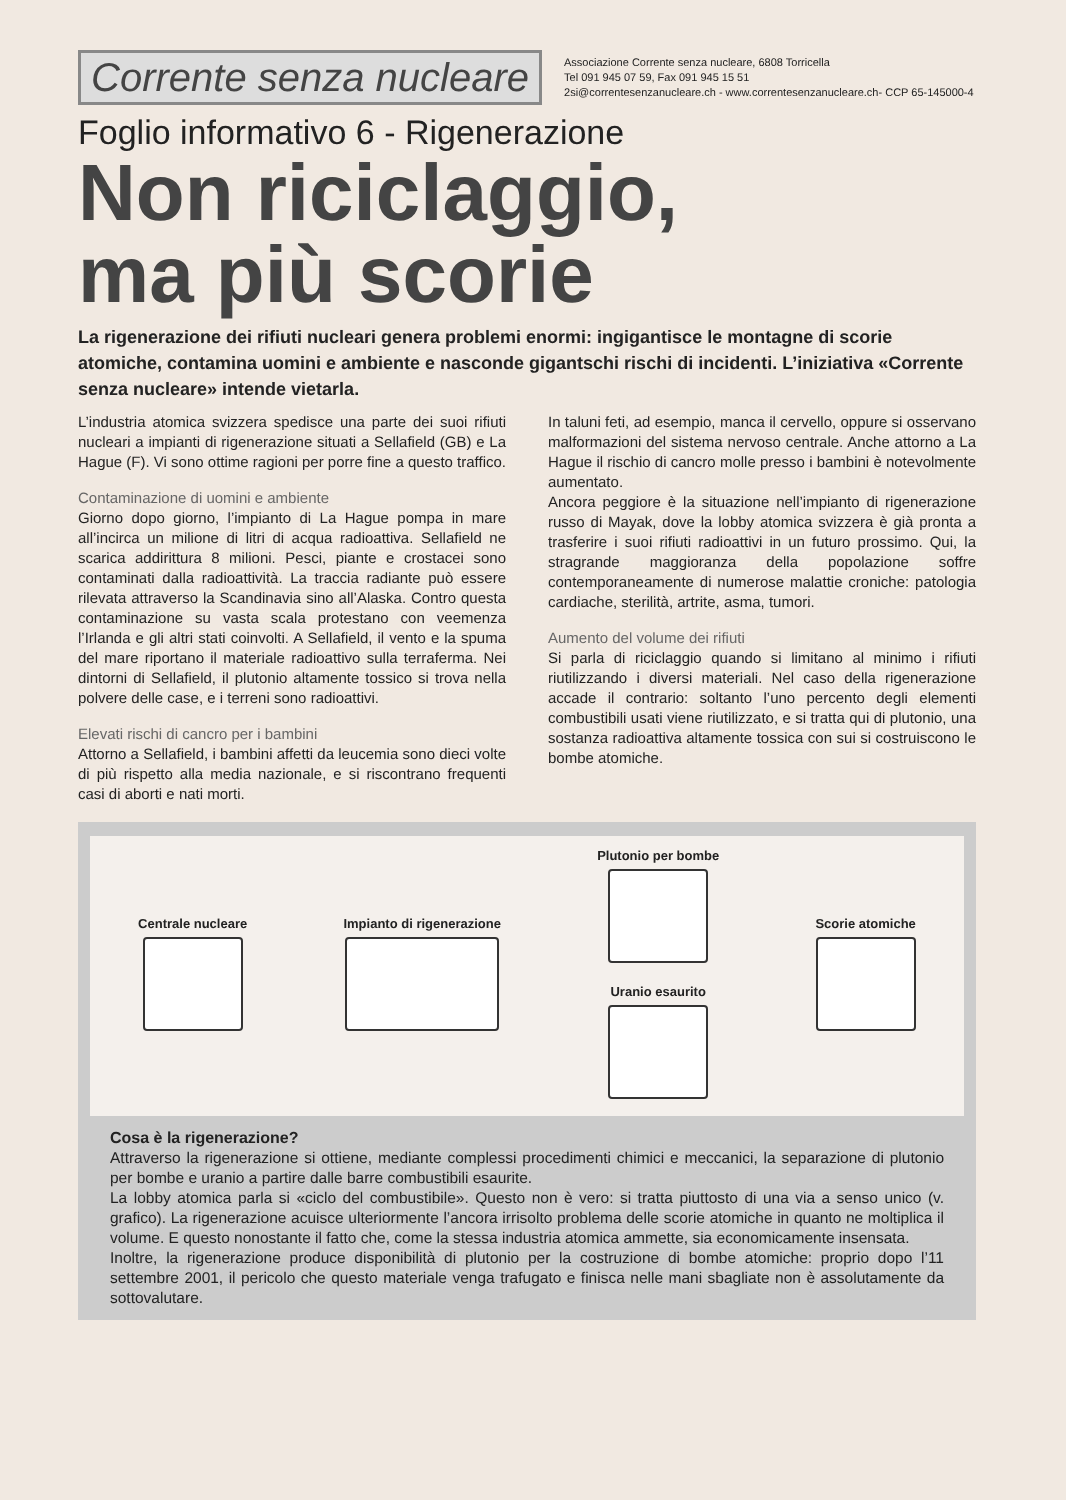Corrente senza nucleare
Associazione Corrente senza nucleare, 6808 Torricella
Tel 091 945 07 59, Fax 091 945 15 51
2si@correntesenzanucleare.ch - www.correntesenzanucleare.ch- CCP 65-145000-4
Foglio informativo 6 - Rigenerazione
Non riciclaggio,
ma più scorie
La rigenerazione dei rifiuti nucleari genera problemi enormi: ingigantisce le montagne di scorie atomiche, contamina uomini e ambiente e nasconde gigantschi rischi di incidenti. L’iniziativa «Corrente senza nucleare» intende vietarla.
L’industria atomica svizzera spedisce una parte dei suoi rifiuti nucleari a impianti di rigenerazione situati a Sellafield (GB) e La Hague (F). Vi sono ottime ragioni per porre fine a questo traffico.
Contaminazione di uomini e ambiente
Giorno dopo giorno, l’impianto di La Hague pompa in mare all’incirca un milione di litri di acqua radioattiva. Sellafield ne scarica addirittura 8 milioni. Pesci, piante e crostacei sono contaminati dalla radioattività. La traccia radiante può essere rilevata attraverso la Scandinavia sino all’Alaska. Contro questa contaminazione su vasta scala protestano con veemenza l’Irlanda e gli altri stati coinvolti. A Sellafield, il vento e la spuma del mare riportano il materiale radioattivo sulla terraferma. Nei dintorni di Sellafield, il plutonio altamente tossico si trova nella polvere delle case, e i terreni sono radioattivi.
Elevati rischi di cancro per i bambini
Attorno a Sellafield, i bambini affetti da leucemia sono dieci volte di più rispetto alla media nazionale, e si riscontrano frequenti casi di aborti e nati morti.
In taluni feti, ad esempio, manca il cervello, oppure si osservano malformazioni del sistema nervoso centrale. Anche attorno a La Hague il rischio di cancro molle presso i bambini è notevolmente aumentato.
Ancora peggiore è la situazione nell’impianto di rigenerazione russo di Mayak, dove la lobby atomica svizzera è già pronta a trasferire i suoi rifiuti radioattivi in un futuro prossimo. Qui, la stragrande maggioranza della popolazione soffre contemporaneamente di numerose malattie croniche: patologia cardiache, sterilità, artrite, asma, tumori.
Aumento del volume dei rifiuti
Si parla di riciclaggio quando si limitano al minimo i rifiuti riutilizzando i diversi materiali. Nel caso della rigenerazione accade il contrario: soltanto l’uno percento degli elementi combustibili usati viene riutilizzato, e si tratta qui di plutonio, una sostanza radioattiva altamente tossica con sui si costruiscono le bombe atomiche.
Centrale nucleare Impianto di rigenerazione
Plutonio per bombe
Uranio esaurito
Scorie atomiche
Cosa è la rigenerazione?
Attraverso la rigenerazione si ottiene, mediante complessi procedimenti chimici e meccanici, la separazione di plutonio per bombe e uranio a partire dalle barre combustibili esaurite.
La lobby atomica parla si «ciclo del combustibile». Questo non è vero: si tratta piuttosto di una via a senso unico (v. grafico). La rigenerazione acuisce ulteriormente l’ancora irrisolto problema delle scorie atomiche in quanto ne moltiplica il volume. E questo nonostante il fatto che, come la stessa industria atomica ammette, sia economicamente insensata.
Inoltre, la rigenerazione produce disponibilità di plutonio per la costruzione di bombe atomiche: proprio dopo l’11 settembre 2001, il pericolo che questo materiale venga trafugato e finisca nelle mani sbagliate non è assolutamente da sottovalutare.